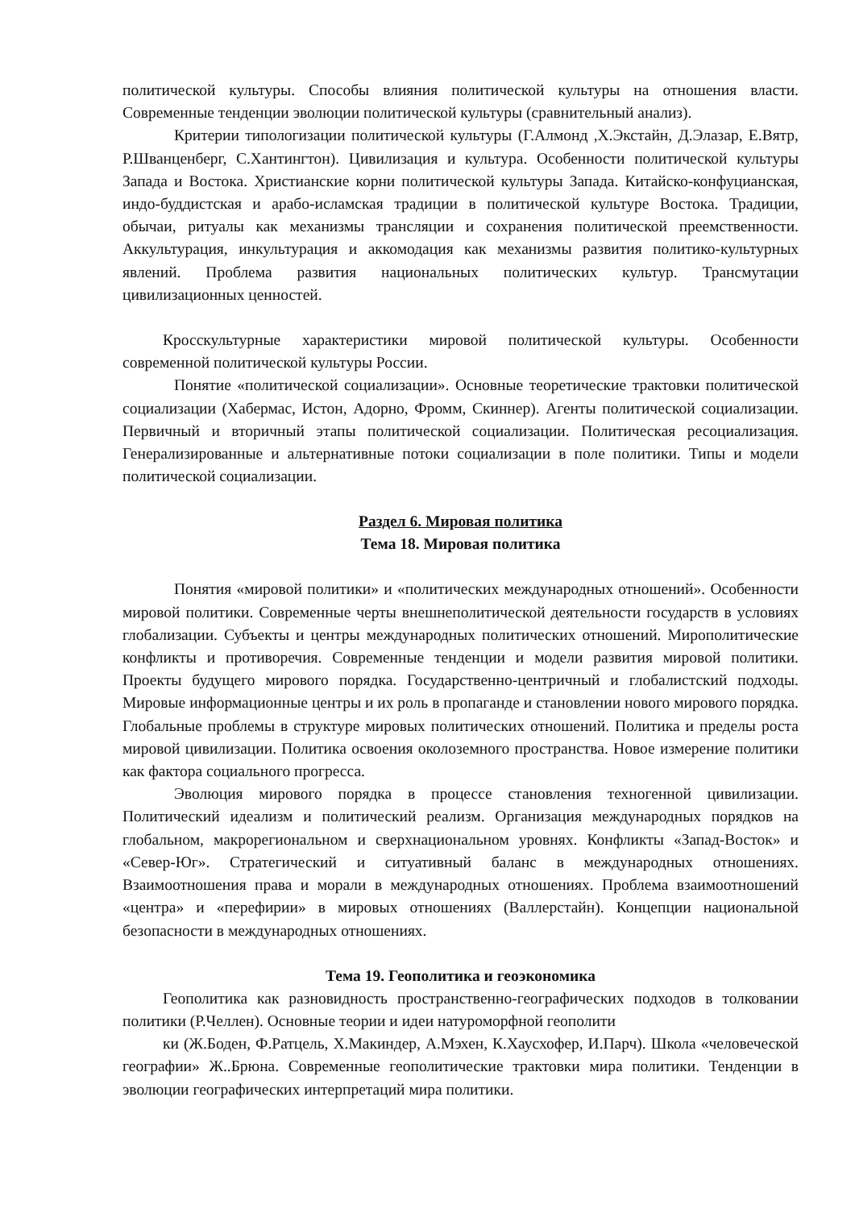политической культуры. Способы влияния политической культуры на отношения власти. Современные тенденции эволюции политической культуры (сравнительный анализ).
Критерии типологизации политической культуры (Г.Алмонд ,Х.Экстайн, Д.Элазар, Е.Вятр, Р.Шванценберг, С.Хантингтон). Цивилизация и культура. Особенности политической культуры Запада и Востока. Христианские корни политической культуры Запада. Китайско-конфуцианская, индо-буддистская и арабо-исламская традиции в политической культуре Востока. Традиции, обычаи, ритуалы как механизмы трансляции и сохранения политической преемственности. Аккультурация, инкультурация и аккомодация как механизмы развития политико-культурных явлений. Проблема развития национальных политических культур. Трансмутации цивилизационных ценностей.
Кросскультурные характеристики мировой политической культуры. Особенности современной политической культуры России.
Понятие «политической социализации». Основные теоретические трактовки политической социализации (Хабермас, Истон, Адорно, Фромм, Скиннер). Агенты политической социализации. Первичный и вторичный этапы политической социализации. Политическая ресоциализация. Генерализированные и альтернативные потоки социализации в поле политики. Типы и модели политической социализации.
Раздел 6. Мировая политика
Тема 18. Мировая политика
Понятия «мировой политики» и «политических международных отношений». Особенности мировой политики. Современные черты внешнеполитической деятельности государств в условиях глобализации. Субъекты и центры международных политических отношений. Мирополитические конфликты и противоречия. Современные тенденции и модели развития мировой политики. Проекты будущего мирового порядка. Государственно-центричный и глобалистский подходы. Мировые информационные центры и их роль в пропаганде и становлении нового мирового порядка. Глобальные проблемы в структуре мировых политических отношений. Политика и пределы роста мировой цивилизации. Политика освоения околоземного пространства. Новое измерение политики как фактора социального прогресса.
Эволюция мирового порядка в процессе становления техногенной цивилизации. Политический идеализм и политический реализм. Организация международных порядков на глобальном, макрорегиональном и сверхнациональном уровнях. Конфликты «Запад-Восток» и «Север-Юг». Стратегический и ситуативный баланс в международных отношениях. Взаимоотношения права и морали в международных отношениях. Проблема взаимоотношений «центра» и «перефирии» в мировых отношениях (Валлерстайн). Концепции национальной безопасности в международных отношениях.
Тема 19. Геополитика и геоэкономика
Геополитика как разновидность пространственно-географических подходов в толковании политики (Р.Челлен). Основные теории и идеи натуроморфной геополити
ки (Ж.Боден, Ф.Ратцель, Х.Макиндер, А.Мэхен, К.Хаусхофер, И.Парч). Школа «человеческой географии» Ж..Брюна. Современные геополитические трактовки мира политики. Тенденции в эволюции географических интерпретаций мира политики.